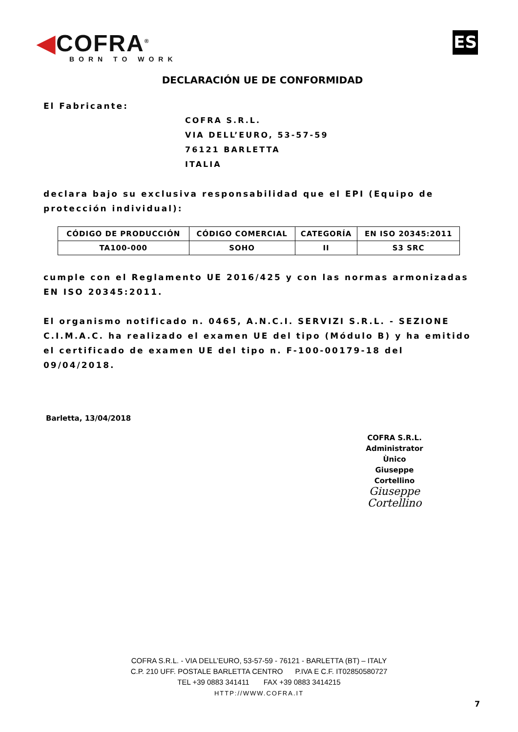◀COFRA<sup>®</sup>
BORN TO WORK
ES
DECLARACIÓN UE DE CONFORMIDAD
El Fabricante:
COFRA S.R.L.
VIA DELL’EURO, 53-57-59
76121 BARLETTA
ITALIA
declara bajo su exclusiva responsabilidad que el EPI (Equipo de protección individual):
| CÓDIGO DE PRODUCCIÓN | CÓDIGO COMERCIAL | CATEGORÍA | EN ISO 20345:2011 |
| TA100-000 | SOHO | II | S3 SRC |
cumple con el Reglamento UE 2016/425 y con las normas armonizadas EN ISO 20345:2011.
El organismo notificado n. 0465, A.N.C.I. SERVIZI S.R.L. - SEZIONE C.I.M.A.C. ha realizado el examen UE del tipo (Módulo B) y ha emitido el certificado de examen UE del tipo n. F-100-00179-18 del 09/04/2018.
Barletta, 13/04/2018
COFRA S.R.L.
Administrator Ùnico
Giuseppe Cortellino
Giuseppe Cortellino
COFRA S.R.L. - VIA DELL’EURO, 53-57-59 - 76121 - BARLETTA (BT) – ITALY
C.P. 210 UFF. POSTALE BARLETTA CENTRO P.IVA E C.F. IT02850580727
TEL +39 0883 341411 FAX +39 0883 3414215
HTTP://WWW.COFRA.IT
7